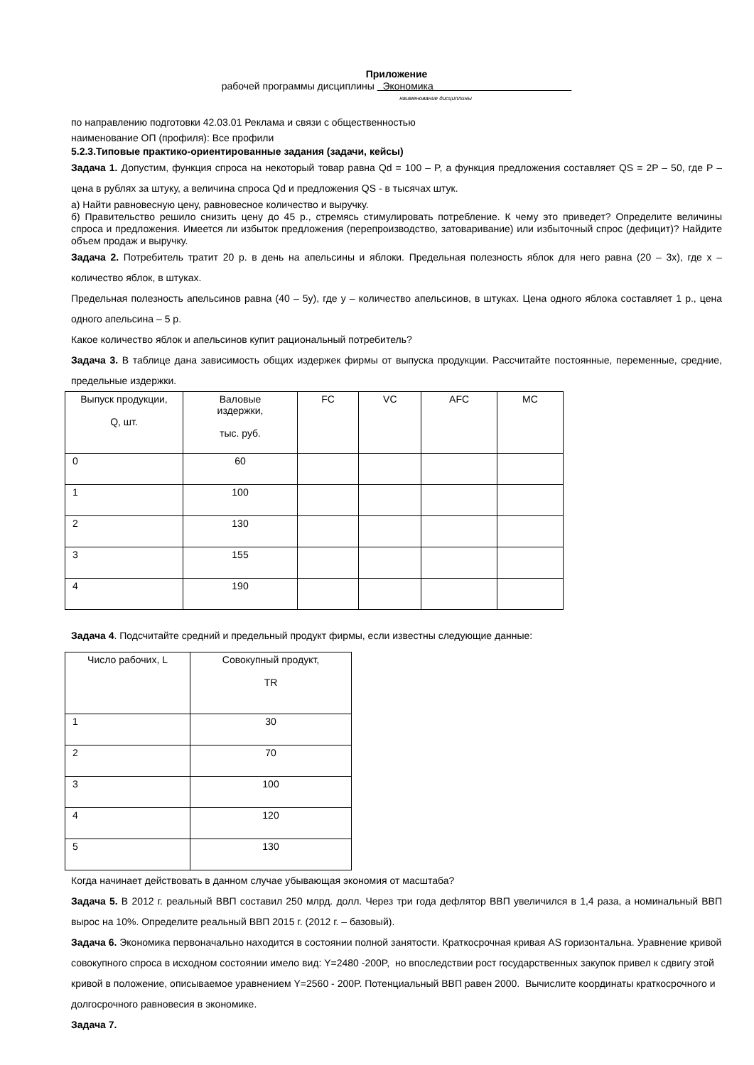Приложение
рабочей программы дисциплины Экономика
наименование дисциплины
по направлению подготовки 42.03.01 Реклама и связи с общественностью
наименование ОП (профиля): Все профили
5.2.3.Типовые практико-ориентированные задания (задачи, кейсы)
Задача 1. Допустим, функция спроса на некоторый товар равна Qd = 100 – P, а функция предложения составляет QS = 2P – 50, где P – цена в рублях за штуку, а величина спроса Qd и предложения QS - в тысячах штук.
а) Найти равновесную цену, равновесное количество и выручку.
б) Правительство решило снизить цену до 45 р., стремясь стимулировать потребление. К чему это приведет? Определите величины спроса и предложения. Имеется ли избыток предложения (перепроизводство, затоваривание) или избыточный спрос (дефицит)? Найдите объем продаж и выручку.
Задача 2. Потребитель тратит 20 р. в день на апельсины и яблоки. Предельная полезность яблок для него равна (20 – 3x), где x – количество яблок, в штуках.
Предельная полезность апельсинов равна (40 – 5y), где y – количество апельсинов, в штуках. Цена одного яблока составляет 1 р., цена одного апельсина – 5 р.
Какое количество яблок и апельсинов купит рациональный потребитель?
Задача 3. В таблице дана зависимость общих издержек фирмы от выпуска продукции. Рассчитайте постоянные, переменные, средние, предельные издержки.
| Выпуск продукции, Q, шт. | Валовые издержки, тыс. руб. | FC | VC | AFC | MC |
| 0 | 60 | | | | |
| 1 | 100 | | | | |
| 2 | 130 | | | | |
| 3 | 155 | | | | |
| 4 | 190 | | | | |
Задача 4. Подсчитайте средний и предельный продукт фирмы, если известны следующие данные:
| Число рабочих, L | Совокупный продукт, TR |
| 1 | 30 |
| 2 | 70 |
| 3 | 100 |
| 4 | 120 |
| 5 | 130 |
Когда начинает действовать в данном случае убывающая экономия от масштаба?
Задача 5. В 2012 г. реальный ВВП составил 250 млрд. долл. Через три года дефлятор ВВП увеличился в 1,4 раза, а номинальный ВВП вырос на 10%. Определите реальный ВВП 2015 г. (2012 г. – базовый).
Задача 6. Экономика первоначально находится в состоянии полной занятости. Краткосрочная кривая AS горизонтальна. Уравнение кривой совокупного спроса в исходном состоянии имело вид: Y=2480 -200P, но впоследствии рост государственных закупок привел к сдвигу этой кривой в положение, описываемое уравнением Y=2560 - 200P. Потенциальный ВВП равен 2000. Вычислите координаты краткосрочного и долгосрочного равновесия в экономике.
Задача 7.